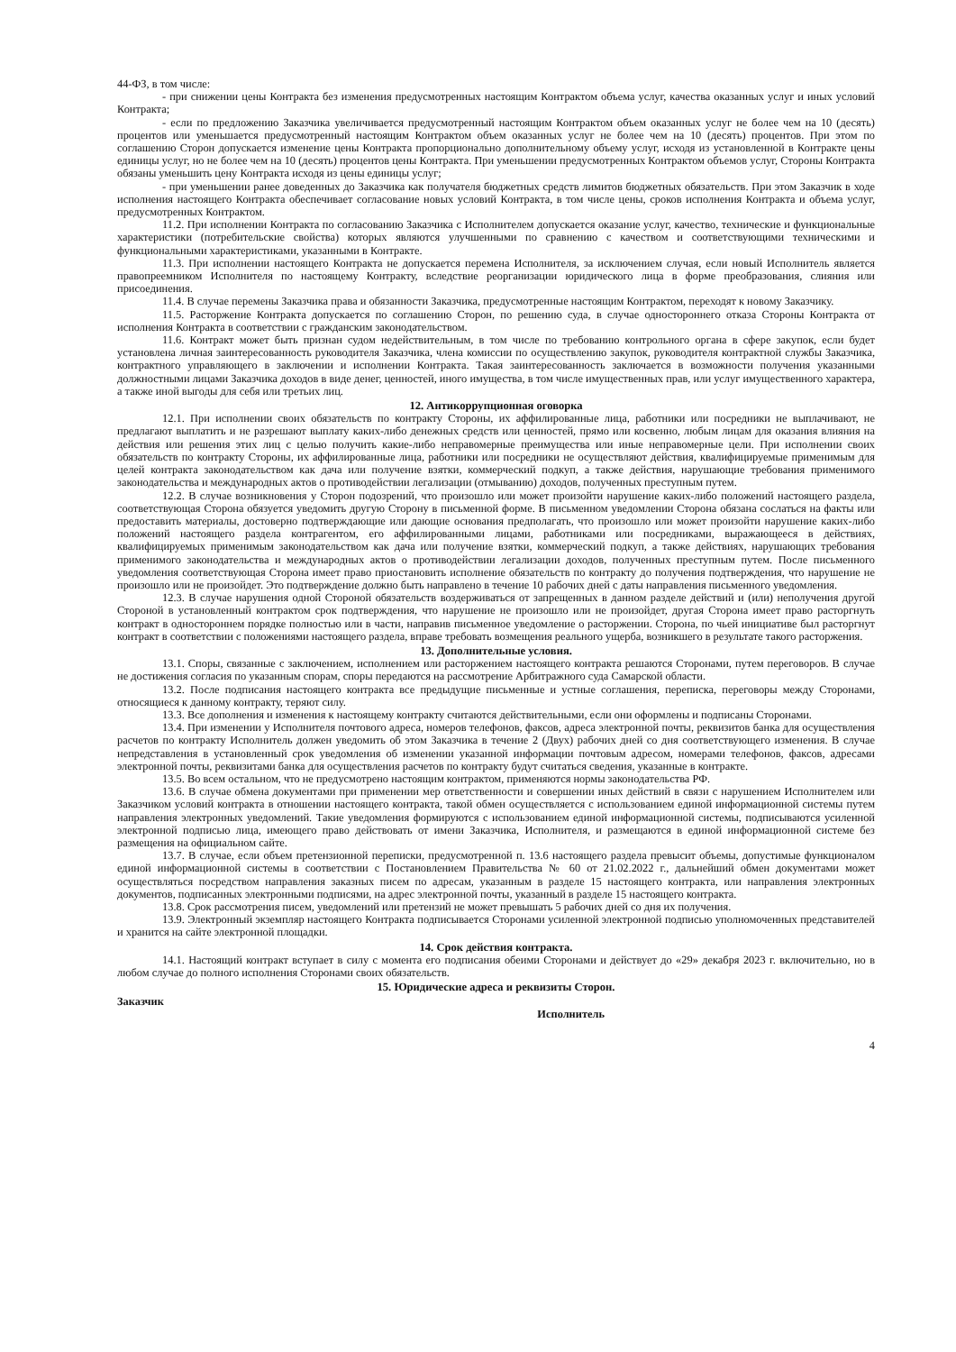44-ФЗ, в том числе:
- при снижении цены Контракта без изменения предусмотренных настоящим Контрактом объема услуг, качества оказанных услуг и иных условий Контракта;
- если по предложению Заказчика увеличивается предусмотренный настоящим Контрактом объем оказанных услуг не более чем на 10 (десять) процентов или уменьшается предусмотренный настоящим Контрактом объем оказанных услуг не более чем на 10 (десять) процентов. При этом по соглашению Сторон допускается изменение цены Контракта пропорционально дополнительному объему услуг, исходя из установленной в Контракте цены единицы услуг, но не более чем на 10 (десять) процентов цены Контракта. При уменьшении предусмотренных Контрактом объемов услуг, Стороны Контракта обязаны уменьшить цену Контракта исходя из цены единицы услуг;
- при уменьшении ранее доведенных до Заказчика как получателя бюджетных средств лимитов бюджетных обязательств. При этом Заказчик в ходе исполнения настоящего Контракта обеспечивает согласование новых условий Контракта, в том числе цены, сроков исполнения Контракта и объема услуг, предусмотренных Контрактом.
11.2. При исполнении Контракта по согласованию Заказчика с Исполнителем допускается оказание услуг, качество, технические и функциональные характеристики (потребительские свойства) которых являются улучшенными по сравнению с качеством и соответствующими техническими и функциональными характеристиками, указанными в Контракте.
11.3. При исполнении настоящего Контракта не допускается перемена Исполнителя, за исключением случая, если новый Исполнитель является правопреемником Исполнителя по настоящему Контракту, вследствие реорганизации юридического лица в форме преобразования, слияния или присоединения.
11.4. В случае перемены Заказчика права и обязанности Заказчика, предусмотренные настоящим Контрактом, переходят к новому Заказчику.
11.5. Расторжение Контракта допускается по соглашению Сторон, по решению суда, в случае одностороннего отказа Стороны Контракта от исполнения Контракта в соответствии с гражданским законодательством.
11.6. Контракт может быть признан судом недействительным, в том числе по требованию контрольного органа в сфере закупок, если будет установлена личная заинтересованность руководителя Заказчика, члена комиссии по осуществлению закупок, руководителя контрактной службы Заказчика, контрактного управляющего в заключении и исполнении Контракта. Такая заинтересованность заключается в возможности получения указанными должностными лицами Заказчика доходов в виде денег, ценностей, иного имущества, в том числе имущественных прав, или услуг имущественного характера, а также иной выгоды для себя или третьих лиц.
12. Антикоррупционная оговорка
12.1. При исполнении своих обязательств по контракту Стороны, их аффилированные лица, работники или посредники не выплачивают, не предлагают выплатить и не разрешают выплату каких-либо денежных средств или ценностей, прямо или косвенно, любым лицам для оказания влияния на действия или решения этих лиц с целью получить какие-либо неправомерные преимущества или иные неправомерные цели. При исполнении своих обязательств по контракту Стороны, их аффилированные лица, работники или посредники не осуществляют действия, квалифицируемые применимым для целей контракта законодательством как дача или получение взятки, коммерческий подкуп, а также действия, нарушающие требования применимого законодательства и международных актов о противодействии легализации (отмыванию) доходов, полученных преступным путем.
12.2. В случае возникновения у Сторон подозрений, что произошло или может произойти нарушение каких-либо положений настоящего раздела, соответствующая Сторона обязуется уведомить другую Сторону в письменной форме. В письменном уведомлении Сторона обязана сослаться на факты или предоставить материалы, достоверно подтверждающие или дающие основания предполагать, что произошло или может произойти нарушение каких-либо положений настоящего раздела контрагентом, его аффилированными лицами, работниками или посредниками, выражающееся в действиях, квалифицируемых применимым законодательством как дача или получение взятки, коммерческий подкуп, а также действиях, нарушающих требования применимого законодательства и международных актов о противодействии легализации доходов, полученных преступным путем. После письменного уведомления соответствующая Сторона имеет право приостановить исполнение обязательств по контракту до получения подтверждения, что нарушение не произошло или не произойдет. Это подтверждение должно быть направлено в течение 10 рабочих дней с даты направления письменного уведомления.
12.3. В случае нарушения одной Стороной обязательств воздерживаться от запрещенных в данном разделе действий и (или) неполучения другой Стороной в установленный контрактом срок подтверждения, что нарушение не произошло или не произойдет, другая Сторона имеет право расторгнуть контракт в одностороннем порядке полностью или в части, направив письменное уведомление о расторжении. Сторона, по чьей инициативе был расторгнут контракт в соответствии с положениями настоящего раздела, вправе требовать возмещения реального ущерба, возникшего в результате такого расторжения.
13. Дополнительные условия.
13.1. Споры, связанные с заключением, исполнением или расторжением настоящего контракта решаются Сторонами, путем переговоров. В случае не достижения согласия по указанным спорам, споры передаются на рассмотрение Арбитражного суда Самарской области.
13.2. После подписания настоящего контракта все предыдущие письменные и устные соглашения, переписка, переговоры между Сторонами, относящиеся к данному контракту, теряют силу.
13.3. Все дополнения и изменения к настоящему контракту считаются действительными, если они оформлены и подписаны Сторонами.
13.4. При изменении у Исполнителя почтового адреса, номеров телефонов, факсов, адреса электронной почты, реквизитов банка для осуществления расчетов по контракту Исполнитель должен уведомить об этом Заказчика в течение 2 (Двух) рабочих дней со дня соответствующего изменения. В случае непредставления в установленный срок уведомления об изменении указанной информации почтовым адресом, номерами телефонов, факсов, адресами электронной почты, реквизитами банка для осуществления расчетов по контракту будут считаться сведения, указанные в контракте.
13.5. Во всем остальном, что не предусмотрено настоящим контрактом, применяются нормы законодательства РФ.
13.6. В случае обмена документами при применении мер ответственности и совершении иных действий в связи с нарушением Исполнителем или Заказчиком условий контракта в отношении настоящего контракта, такой обмен осуществляется с использованием единой информационной системы путем направления электронных уведомлений. Такие уведомления формируются с использованием единой информационной системы, подписываются усиленной электронной подписью лица, имеющего право действовать от имени Заказчика, Исполнителя, и размещаются в единой информационной системе без размещения на официальном сайте.
13.7. В случае, если объем претензионной переписки, предусмотренной п. 13.6 настоящего раздела превысит объемы, допустимые функционалом единой информационной системы в соответствии с Постановлением Правительства № 60 от 21.02.2022 г., дальнейший обмен документами может осуществляться посредством направления заказных писем по адресам, указанным в разделе 15 настоящего контракта, или направления электронных документов, подписанных электронными подписями, на адрес электронной почты, указанный в разделе 15 настоящего контракта.
13.8. Срок рассмотрения писем, уведомлений или претензий не может превышать 5 рабочих дней со дня их получения.
13.9. Электронный экземпляр настоящего Контракта подписывается Сторонами усиленной электронной подписью уполномоченных представителей и хранится на сайте электронной площадки.
14. Срок действия контракта.
14.1. Настоящий контракт вступает в силу с момента его подписания обеими Сторонами и действует до «29» декабря 2023 г. включительно, но в любом случае до полного исполнения Сторонами своих обязательств.
15. Юридические адреса и реквизиты Сторон.
Заказчик Исполнитель
4